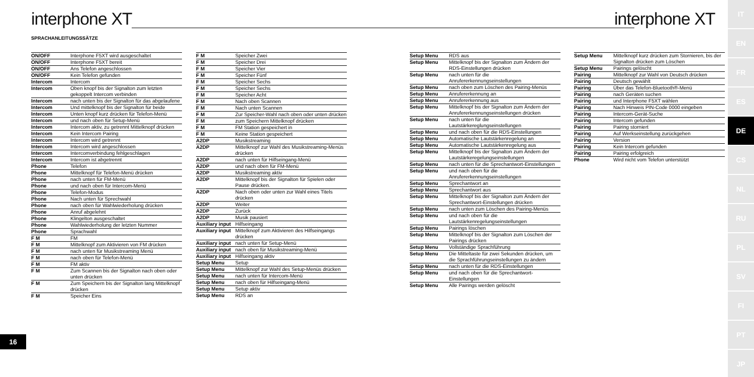interphone XT interphone XT
SPRACHANLEITUNGSSÄTZE
| ON/OFF | Interphone F5XT wird ausgeschaltet |
| ON/OFF | Interphone F5XT bereit |
| ON/OFF | Ans Telefon angeschlossen |
| ON/OFF | Kein Telefon gefunden |
| Intercom | Intercom |
| Intercom | Oben knopf bis der Signalton zum letzten gekoppelt Intercom verbinden |
| Intercom | nach unten bis der Signalton für das abgelaufene |
| Intercom | Und mittelknopf bis der Signalton für beide |
| Intercom | Unten knopf kurz drücken für Telefon-Menü |
| Intercom | und nach oben für Setup-Menü |
| Intercom | Intercom aktiv, zu getrennt Mittelknopf drücken |
| Intercom | Kein Intercom Pairing |
| Intercom | Intercom wird getrennt |
| Intercom | Intercom wird angeschlossen |
| Intercom | Intercomverbindung fehlgeschlagen |
| Intercom | Intercom ist abgetrennt |
| Phone | Telefon |
| Phone | Mittelknopf für Telefon-Menü drücken |
| Phone | nach unten für FM-Menü |
| Phone | und nach oben für Intercom-Menü |
| Phone | Telefon-Modus |
| Phone | Nach unten für Sprechwahl |
| Phone | nach oben für Wahlwiederholung drücken |
| Phone | Anruf abgelehnt |
| Phone | Klingelton ausgeschaltet |
| Phone | Wahlwiederholung der letzten Nummer |
| Phone | Sprachwahl |
| F M | FM |
| F M | Mittelknopf zum Aktivieren von FM drücken |
| F M | nach unten für Musikstreaming Menü |
| F M | nach oben für Telefon-Menü |
| F M | FM aktiv |
| F M | Zum Scannen bis der Signalton nach oben oder unten drücken |
| F M | Zum Speichern bis der Signalton lang Mittelknopf drücken |
| F M | Speicher Eins |
| F M | Speicher Zwei |
| F M | Speicher Drei |
| F M | Speicher Vier |
| F M | Speicher Fünf |
| F M | Speicher Sechs |
| F M | Speicher Sechs |
| F M | Speicher Acht |
| F M | Nach oben Scannen |
| F M | Nach unten Scannen |
| F M | Zur Speicher-Wahl nach oben oder unten drücken |
| F M | zum Speichern Mittelknopf drücken |
| F M | FM Station gespeichert in |
| F M | Keine Station gespeichert |
| A2DP | Musikstreaming |
| A2DP | Mittelknopf zur Wahl des Musikstreaming-Menüs drücken |
| A2DP | nach unten für Hilfseingang-Menü |
| A2DP | und nach oben für FM-Menü |
| A2DP | Musikstreaming aktiv |
| A2DP | Mittelknopf bis der Signalton für Spielen oder Pause drücken. |
| A2DP | Nach oben oder unten zur Wahl eines Titels drücken |
| A2DP | Weiter |
| A2DP | Zurück |
| A2DP | Musik pausiert |
| Auxiliary input | Hilfseingang |
| Auxiliary input | Mittelknopf zum Aktivieren des Hilfseingangs drücken |
| Auxiliary input | nach unten für Setup-Menü |
| Auxiliary input | nach oben für Musikstreaming-Menü |
| Auxiliary input | Hilfseingang aktiv |
| Setup Menu | Setup |
| Setup Menu | Mittelknopf zur Wahl des Setup-Menüs drücken |
| Setup Menu | nach unten für Intercom-Menü |
| Setup Menu | nach oben für Hilfseingang-Menü |
| Setup Menu | Setup aktiv |
| Setup Menu | RDS an |
| Setup Menu | RDS aus |
| Setup Menu | Mittelknopf bis der Signalton zum Ändern der RDS-Einstellungen drücken |
| Setup Menu | nach unten für die Anrufererkennungseinstellungen |
| Setup Menu | nach oben zum Löschen des Pairing-Menüs |
| Setup Menu | Anrufererkennung an |
| Setup Menu | Anrufererkennung aus |
| Setup Menu | Mittelknopf bis der Signalton zum Ändern der Anrufererkennungseinstellungen drücken |
| Setup Menu | nach unten für die Lautstärkereglungseinstellungen |
| Setup Menu | und nach oben für die RDS-Einstellungen |
| Setup Menu | Automatische Lautstärkenregelung an |
| Setup Menu | Automatische Lautstärkenregelung aus |
| Setup Menu | Mittelknopf bis der Signalton zum Ändern der Lautstärkeregelungseinstellungen |
| Setup Menu | nach unten für die Sprechantwort-Einstellungen |
| Setup Menu | und nach oben für die Anrufererkennungseinstellungen |
| Setup Menu | Sprechantwort an |
| Setup Menu | Sprechantwort aus |
| Setup Menu | Mittelknopf bis der Signalton zum Ändern der Sprechantwort-Einstellungen drücken |
| Setup Menu | nach unten zum Löschen des Pairing-Menüs |
| Setup Menu | und nach oben für die Lautstärkenregelungseinstellungen |
| Setup Menu | Pairings löschen |
| Setup Menu | Mittelknopf bis der Signalton zum Löschen der Pairings drücken |
| Setup Menu | Vollständige Sprachführung |
| Setup Menu | Die Mitteltaste für zwei Sekunden drücken, um die Sprachführungseinstellungen zu ändern |
| Setup Menu | nach unten für die RDS-Einstellungen |
| Setup Menu | und nach oben für die Sprechantwort-Einstellungen |
| Setup Menu | Alle Pairings werden gelöscht |
| Setup Menu | Mittelknopf kurz drücken zum Stornieren, bis der Signalton drücken zum Löschen |
| Setup Menu | Pairings gelöscht |
| Pairing | Mittelknopf zur Wahl von Deutsch drücken |
| Pairing | Deutsch gewählt |
| Pairing | Über das Telefon-Bluetooth®-Menü |
| Pairing | nach Geräten suchen |
| Pairing | und Interphone F5XT wählen |
| Pairing | Nach Hinweis PIN-Code 0000 eingeben |
| Pairing | Intercom-Gerät-Suche |
| Pairing | Intercom gefunden |
| Pairing | Pairing storniert |
| Pairing | Auf Werkseinstellung zurückgehen |
| Pairing | Version |
| Pairing | Kein Intercom gefunden |
| Pairing | Pairing erfolgreich |
| Phone | Wird nicht vom Telefon unterstützt |
16
IT
EN
FR
ES
DE
CS
NL
RU
PL
SV
FI
PT
JP